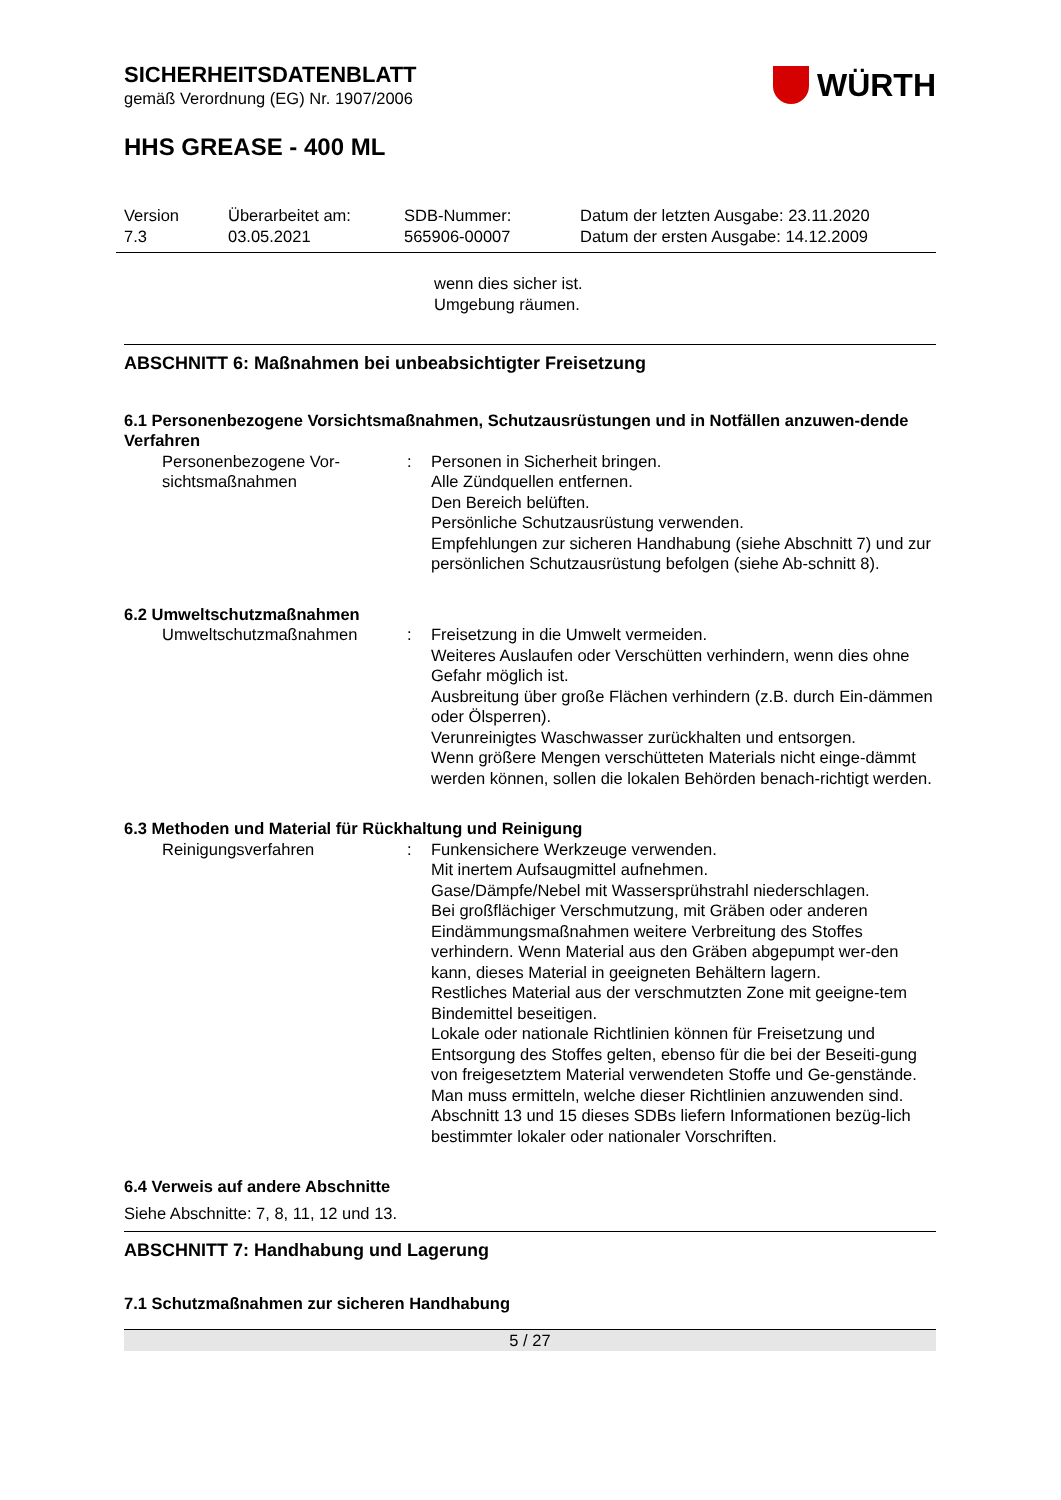SICHERHEITSDATENBLATT
gemäß Verordnung (EG) Nr. 1907/2006
WÜRTH
HHS GREASE - 400 ML
Version
7.3
Überarbeitet am:
03.05.2021
SDB-Nummer:
565906-00007
Datum der letzten Ausgabe: 23.11.2020
Datum der ersten Ausgabe: 14.12.2009
wenn dies sicher ist.
Umgebung räumen.
ABSCHNITT 6: Maßnahmen bei unbeabsichtigter Freisetzung
6.1 Personenbezogene Vorsichtsmaßnahmen, Schutzausrüstungen und in Notfällen anzuwen-dende Verfahren
Personenbezogene Vor-sichtsmaßnahmen
: Personen in Sicherheit bringen.
Alle Zündquellen entfernen.
Den Bereich belüften.
Persönliche Schutzausrüstung verwenden.
Empfehlungen zur sicheren Handhabung (siehe Abschnitt 7) und zur persönlichen Schutzausrüstung befolgen (siehe Ab-schnitt 8).
6.2 Umweltschutzmaßnahmen
Umweltschutzmaßnahmen : Freisetzung in die Umwelt vermeiden.
Weiteres Auslaufen oder Verschütten verhindern, wenn dies ohne Gefahr möglich ist.
Ausbreitung über große Flächen verhindern (z.B. durch Ein-dämmen oder Ölsperren).
Verunreinigtes Waschwasser zurückhalten und entsorgen.
Wenn größere Mengen verschütteten Materials nicht einge-dämmt werden können, sollen die lokalen Behörden benach-richtigt werden.
6.3 Methoden und Material für Rückhaltung und Reinigung
Reinigungsverfahren : Funkensichere Werkzeuge verwenden.
Mit inertem Aufsaugmittel aufnehmen.
Gase/Dämpfe/Nebel mit Wassersprühstrahl niederschlagen.
Bei großflächiger Verschmutzung, mit Gräben oder anderen Eindämmungsmaßnahmen weitere Verbreitung des Stoffes verhindern. Wenn Material aus den Gräben abgepumpt wer-den kann, dieses Material in geeigneten Behältern lagern.
Restliches Material aus der verschmutzten Zone mit geeigne-tem Bindemittel beseitigen.
Lokale oder nationale Richtlinien können für Freisetzung und Entsorgung des Stoffes gelten, ebenso für die bei der Beseiti-gung von freigesetztem Material verwendeten Stoffe und Ge-genstände. Man muss ermitteln, welche dieser Richtlinien anzuwenden sind.
Abschnitt 13 und 15 dieses SDBs liefern Informationen bezüg-lich bestimmter lokaler oder nationaler Vorschriften.
6.4 Verweis auf andere Abschnitte
Siehe Abschnitte: 7, 8, 11, 12 und 13.
ABSCHNITT 7: Handhabung und Lagerung
7.1 Schutzmaßnahmen zur sicheren Handhabung
5 / 27